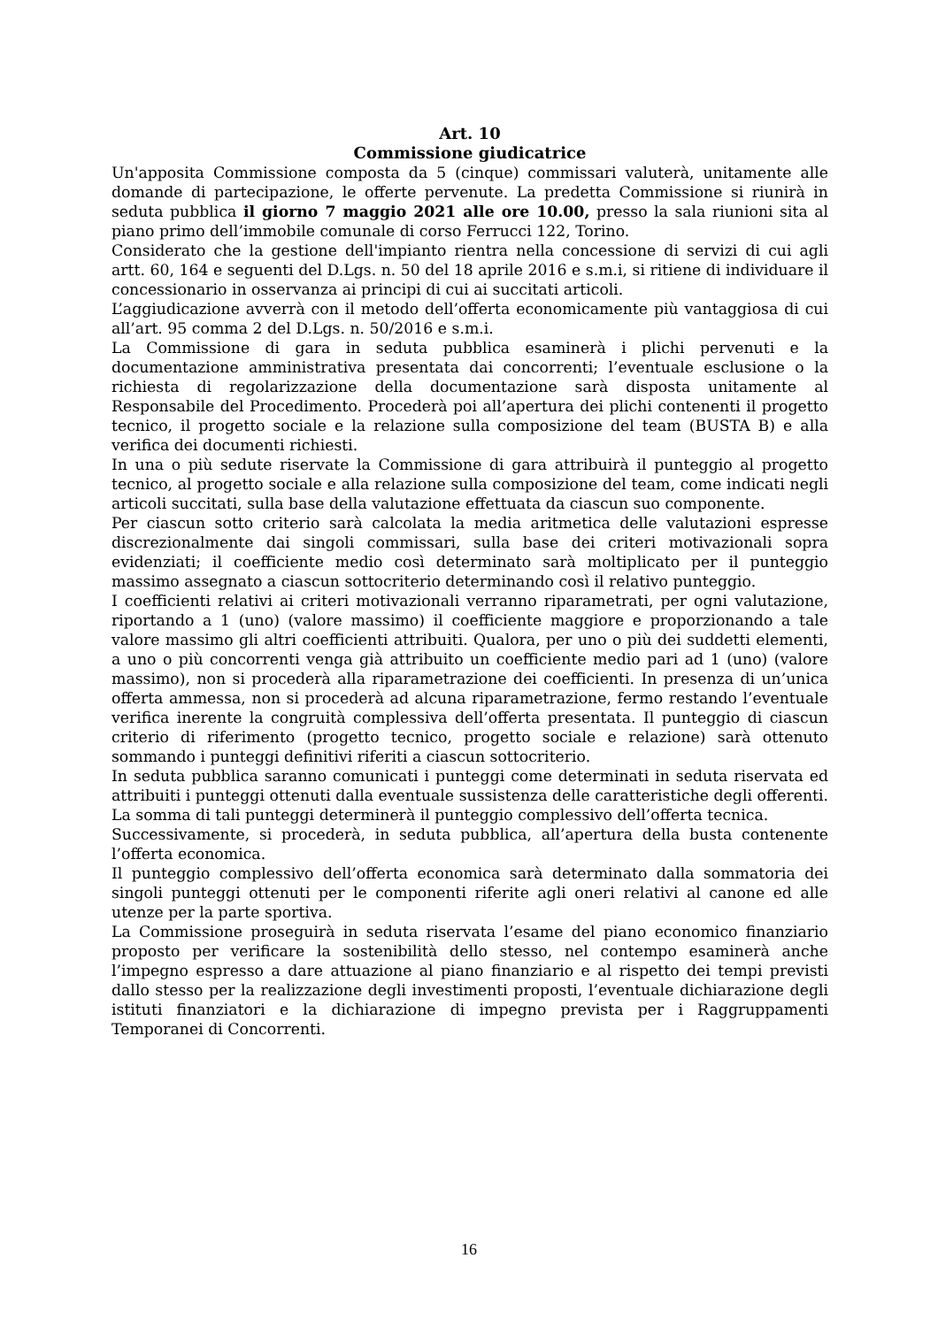Art. 10
Commissione giudicatrice
Un'apposita Commissione composta da 5 (cinque) commissari valuterà, unitamente alle domande di partecipazione, le offerte pervenute. La predetta Commissione si riunirà in seduta pubblica il giorno 7 maggio 2021 alle ore 10.00, presso la sala riunioni sita al piano primo dell’immobile comunale di corso Ferrucci 122, Torino.
Considerato che la gestione dell'impianto rientra nella concessione di servizi di cui agli artt. 60, 164 e seguenti del D.Lgs. n. 50 del 18 aprile 2016 e s.m.i, si ritiene di individuare il concessionario in osservanza ai principi di cui ai succitati articoli.
L’aggiudicazione avverrà con il metodo dell’offerta economicamente più vantaggiosa di cui all’art. 95 comma 2 del D.Lgs. n. 50/2016 e s.m.i.
La Commissione di gara in seduta pubblica esaminerà i plichi pervenuti e la documentazione amministrativa presentata dai concorrenti; l’eventuale esclusione o la richiesta di regolarizzazione della documentazione sarà disposta unitamente al Responsabile del Procedimento. Procederà poi all’apertura dei plichi contenenti il progetto tecnico, il progetto sociale e la relazione sulla composizione del team (BUSTA B) e alla verifica dei documenti richiesti.
In una o più sedute riservate la Commissione di gara attribuirà il punteggio al progetto tecnico, al progetto sociale e alla relazione sulla composizione del team, come indicati negli articoli succitati, sulla base della valutazione effettuata da ciascun suo componente.
Per ciascun sotto criterio sarà calcolata la media aritmetica delle valutazioni espresse discrezionalmente dai singoli commissari, sulla base dei criteri motivazionali sopra evidenziati; il coefficiente medio così determinato sarà moltiplicato per il punteggio massimo assegnato a ciascun sottocriterio determinando così il relativo punteggio.
I coefficienti relativi ai criteri motivazionali verranno riparametrati, per ogni valutazione, riportando a 1 (uno) (valore massimo) il coefficiente maggiore e proporzionando a tale valore massimo gli altri coefficienti attribuiti. Qualora, per uno o più dei suddetti elementi, a uno o più concorrenti venga già attribuito un coefficiente medio pari ad 1 (uno) (valore massimo), non si procederà alla riparametrazione dei coefficienti. In presenza di un’unica offerta ammessa, non si procederà ad alcuna riparametrazione, fermo restando l’eventuale verifica inerente la congruità complessiva dell’offerta presentata. Il punteggio di ciascun criterio di riferimento (progetto tecnico, progetto sociale e relazione) sarà ottenuto sommando i punteggi definitivi riferiti a ciascun sottocriterio.
In seduta pubblica saranno comunicati i punteggi come determinati in seduta riservata ed attribuiti i punteggi ottenuti dalla eventuale sussistenza delle caratteristiche degli offerenti. La somma di tali punteggi determinerà il punteggio complessivo dell’offerta tecnica.
Successivamente, si procederà, in seduta pubblica, all’apertura della busta contenente l’offerta economica.
Il punteggio complessivo dell’offerta economica sarà determinato dalla sommatoria dei singoli punteggi ottenuti per le componenti riferite agli oneri relativi al canone ed alle utenze per la parte sportiva.
La Commissione proseguirà in seduta riservata l’esame del piano economico finanziario proposto per verificare la sostenibilità dello stesso, nel contempo esaminerà anche l’impegno espresso a dare attuazione al piano finanziario e al rispetto dei tempi previsti dallo stesso per la realizzazione degli investimenti proposti, l’eventuale dichiarazione degli istituti finanziatori e la dichiarazione di impegno prevista per i Raggruppamenti Temporanei di Concorrenti.
16